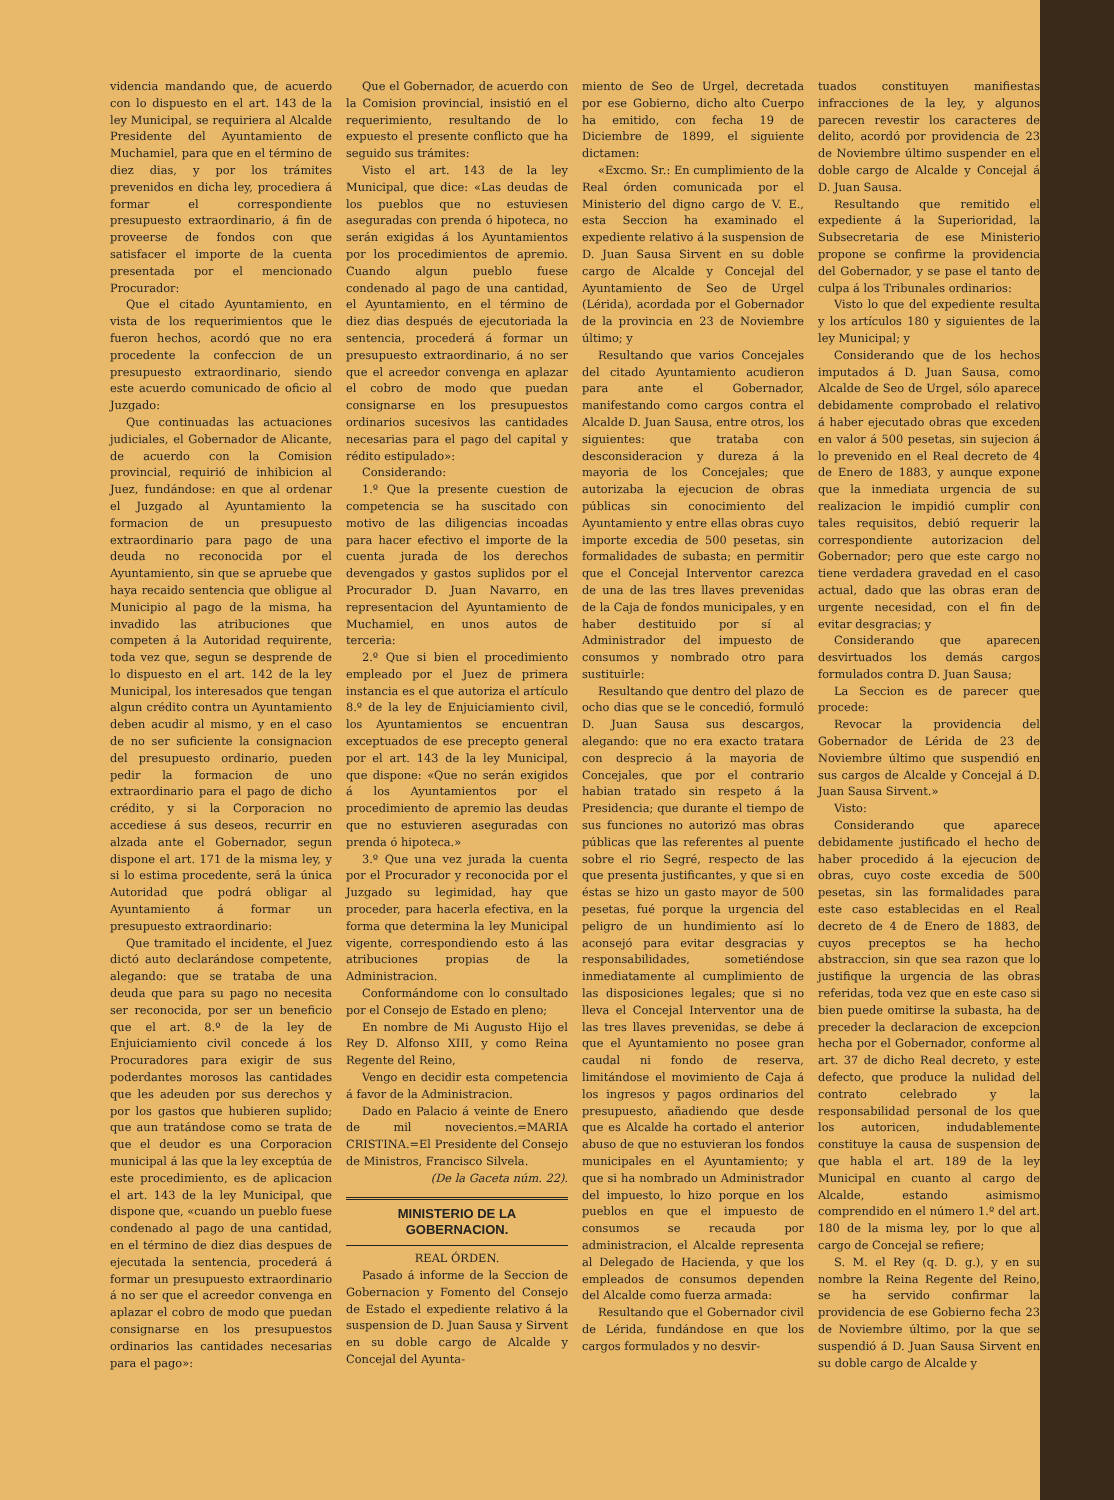videncia mandando que, de acuerdo con lo dispuesto en el art. 143 de la ley Municipal, se requiriera al Alcalde Presidente del Ayuntamiento de Muchamiel, para que en el término de diez dias, y por los trámites prevenidos en dicha ley, procediera á formar el correspondiente presupuesto extraordinario, á fin de proveerse de fondos con que satisfacer el importe de la cuenta presentada por el mencionado Procurador:
Que el citado Ayuntamiento, en vista de los requerimientos que le fueron hechos, acordó que no era procedente la confeccion de un presupuesto extraordinario, siendo este acuerdo comunicado de oficio al Juzgado:
Que continuadas las actuaciones judiciales, el Gobernador de Alicante, de acuerdo con la Comision provincial, requirió de inhibicion al Juez, fundándose: en que al ordenar el Juzgado al Ayuntamiento la formacion de un presupuesto extraordinario para pago de una deuda no reconocida por el Ayuntamiento, sin que se apruebe que haya recaido sentencia que obligue al Municipio al pago de la misma, ha invadido las atribuciones que competen á la Autoridad requirente, toda vez que, segun se desprende de lo dispuesto en el art. 142 de la ley Municipal, los interesados que tengan algun crédito contra un Ayuntamiento deben acudir al mismo, y en el caso de no ser suficiente la consignacion del presupuesto ordinario, pueden pedir la formacion de uno extraordinario para el pago de dicho crédito, y si la Corporacion no accediese á sus deseos, recurrir en alzada ante el Gobernador, segun dispone el art. 171 de la misma ley, y si lo estima procedente, será la única Autoridad que podrá obligar al Ayuntamiento á formar un presupuesto extraordinario:
Que tramitado el incidente, el Juez dictó auto declarándose competente, alegando: que se trataba de una deuda que para su pago no necesita ser reconocida, por ser un beneficio que el art. 8.º de la ley de Enjuiciamiento civil concede á los Procuradores para exigir de sus poderdantes morosos las cantidades que les adeuden por sus derechos y por los gastos que hubieren suplido; que aun tratándose como se trata de que el deudor es una Corporacion municipal á las que la ley exceptúa de este procedimiento, es de aplicacion el art. 143 de la ley Municipal, que dispone que, «cuando un pueblo fuese condenado al pago de una cantidad, en el término de diez dias despues de ejecutada la sentencia, procederá á formar un presupuesto extraordinario á no ser que el acreedor convenga en aplazar el cobro de modo que puedan consignarse en los presupuestos ordinarios las cantidades necesarias para el pago»:
Que el Gobernador, de acuerdo con la Comision provincial, insistió en el requerimiento, resultando de lo expuesto el presente conflicto que ha seguido sus trámites:
Visto el art. 143 de la ley Municipal, que dice: «Las deudas de los pueblos que no estuviesen aseguradas con prenda ó hipoteca, no serán exigidas á los Ayuntamientos por los procedimientos de apremio. Cuando algun pueblo fuese condenado al pago de una cantidad, el Ayuntamiento, en el término de diez dias después de ejecutoriada la sentencia, procederá á formar un presupuesto extraordinario, á no ser que el acreedor convenga en aplazar el cobro de modo que puedan consignarse en los presupuestos ordinarios sucesivos las cantidades necesarias para el pago del capital y rédito estipulado»:
Considerando:
1.º Que la presente cuestion de competencia se ha suscitado con motivo de las diligencias incoadas para hacer efectivo el importe de la cuenta jurada de los derechos devengados y gastos suplidos por el Procurador D. Juan Navarro, en representacion del Ayuntamiento de Muchamiel, en unos autos de terceria:
2.º Que si bien el procedimiento empleado por el Juez de primera instancia es el que autoriza el artículo 8.º de la ley de Enjuiciamiento civil, los Ayuntamientos se encuentran exceptuados de ese precepto general por el art. 143 de la ley Municipal, que dispone: «Que no serán exigidos á los Ayuntamientos por el procedimiento de apremio las deudas que no estuvieren aseguradas con prenda ó hipoteca.»
3.º Que una vez jurada la cuenta por el Procurador y reconocida por el Juzgado su legimidad, hay que proceder, para hacerla efectiva, en la forma que determina la ley Municipal vigente, correspondiendo esto á las atribuciones propias de la Administracion.
Conformándome con lo consultado por el Consejo de Estado en pleno;
En nombre de Mi Augusto Hijo el Rey D. Alfonso XIII, y como Reina Regente del Reino,
Vengo en decidir esta competencia á favor de la Administracion.
Dado en Palacio á veinte de Enero de mil novecientos.=MARIA CRISTINA.=El Presidente del Consejo de Ministros, Francisco Silvela.
(De la Gaceta núm. 22).
MINISTERIO DE LA GOBERNACION.
REAL ÓRDEN.
Pasado á informe de la Seccion de Gobernacion y Fomento del Consejo de Estado el expediente relativo á la suspension de D. Juan Sausa y Sirvent en su doble cargo de Alcalde y Concejal del Ayunta-
miento de Seo de Urgel, decretada por ese Gobierno, dicho alto Cuerpo ha emitido, con fecha 19 de Diciembre de 1899, el siguiente dictamen:
«Excmo. Sr.: En cumplimiento de la Real órden comunicada por el Ministerio del digno cargo de V. E., esta Seccion ha examinado el expediente relativo á la suspension de D. Juan Sausa Sirvent en su doble cargo de Alcalde y Concejal del Ayuntamiento de Seo de Urgel (Lérida), acordada por el Gobernador de la provincia en 23 de Noviembre último; y
Resultando que varios Concejales del citado Ayuntamiento acudieron para ante el Gobernador, manifestando como cargos contra el Alcalde D. Juan Sausa, entre otros, los siguientes: que trataba con desconsideracion y dureza á la mayoria de los Concejales; que autorizaba la ejecucion de obras públicas sin conocimiento del Ayuntamiento y entre ellas obras cuyo importe excedia de 500 pesetas, sin formalidades de subasta; en permitir que el Concejal Interventor carezca de una de las tres llaves prevenidas de la Caja de fondos municipales, y en haber destituido por sí al Administrador del impuesto de consumos y nombrado otro para sustituirle:
Resultando que dentro del plazo de ocho dias que se le concedió, formuló D. Juan Sausa sus descargos, alegando: que no era exacto tratara con desprecio á la mayoria de Concejales, que por el contrario habian tratado sin respeto á la Presidencia; que durante el tiempo de sus funciones no autorizó mas obras públicas que las referentes al puente sobre el rio Segré, respecto de las que presenta justificantes, y que si en éstas se hizo un gasto mayor de 500 pesetas, fué porque la urgencia del peligro de un hundimiento así lo aconsejó para evitar desgracias y responsabilidades, sometiéndose inmediatamente al cumplimiento de las disposiciones legales; que si no lleva el Concejal Interventor una de las tres llaves prevenidas, se debe á que el Ayuntamiento no posee gran caudal ni fondo de reserva, limitándose el movimiento de Caja á los ingresos y pagos ordinarios del presupuesto, añadiendo que desde que es Alcalde ha cortado el anterior abuso de que no estuvieran los fondos municipales en el Ayuntamiento; y que si ha nombrado un Administrador del impuesto, lo hizo porque en los pueblos en que el impuesto de consumos se recauda por administracion, el Alcalde representa al Delegado de Hacienda, y que los empleados de consumos dependen del Alcalde como fuerza armada:
Resultando que el Gobernador civil de Lérida, fundándose en que los cargos formulados y no desvir-
tuados constituyen manifiestas infracciones de la ley, y algunos parecen revestir los caracteres de delito, acordó por providencia de 23 de Noviembre último suspender en el doble cargo de Alcalde y Concejal á D. Juan Sausa.
Resultando que remitido el expediente á la Superioridad, la Subsecretaria de ese Ministerio propone se confirme la providencia del Gobernador, y se pase el tanto de culpa á los Tribunales ordinarios:
Visto lo que del expediente resulta y los artículos 180 y siguientes de la ley Municipal; y
Considerando que de los hechos imputados á D. Juan Sausa, como Alcalde de Seo de Urgel, sólo aparece debidamente comprobado el relativo á haber ejecutado obras que exceden en valor á 500 pesetas, sin sujecion á lo prevenido en el Real decreto de 4 de Enero de 1883, y aunque expone que la inmediata urgencia de su realizacion le impidió cumplir con tales requisitos, debió requerir la correspondiente autorizacion del Gobernador; pero que este cargo no tiene verdadera gravedad en el caso actual, dado que las obras eran de urgente necesidad, con el fin de evitar desgracias; y
Considerando que aparecen desvirtuados los demás cargos formulados contra D. Juan Sausa;
La Seccion es de parecer que procede:
Revocar la providencia del Gobernador de Lérida de 23 de Noviembre último que suspendió en sus cargos de Alcalde y Concejal á D. Juan Sausa Sirvent.»
Visto:
Considerando que aparece debidamente justificado el hecho de haber procedido á la ejecucion de obras, cuyo coste excedia de 500 pesetas, sin las formalidades para este caso establecidas en el Real decreto de 4 de Enero de 1883, de cuyos preceptos se ha hecho abstraccion, sin que sea razon que lo justifique la urgencia de las obras referidas, toda vez que en este caso si bien puede omitirse la subasta, ha de preceder la declaracion de excepcion hecha por el Gobernador, conforme al art. 37 de dicho Real decreto, y este defecto, que produce la nulidad del contrato celebrado y la responsabilidad personal de los que los autoricen, indudablemente constituye la causa de suspension de que habla el art. 189 de la ley Municipal en cuanto al cargo de Alcalde, estando asimismo comprendido en el número 1.º del art. 180 de la misma ley, por lo que al cargo de Concejal se refiere;
S. M. el Rey (q. D. g.), y en su nombre la Reina Regente del Reino, se ha servido confirmar la providencia de ese Gobierno fecha 23 de Noviembre último, por la que se suspendió á D. Juan Sausa Sirvent en su doble cargo de Alcalde y